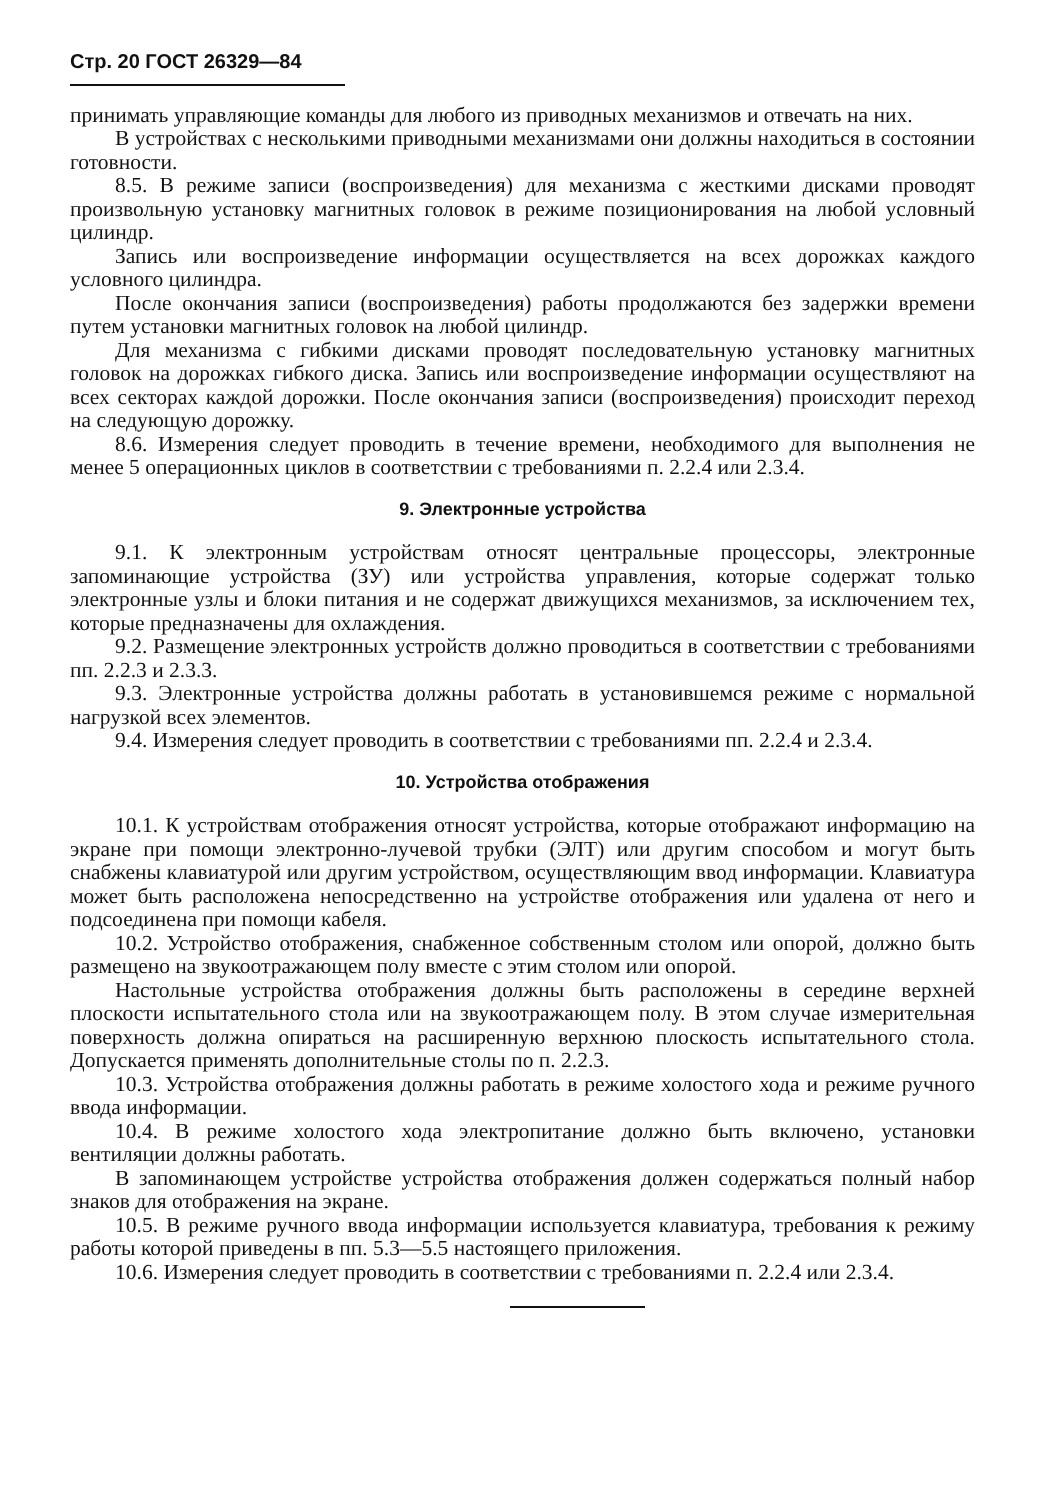Стр. 20 ГОСТ 26329—84
принимать управляющие команды для любого из приводных механизмов и отвечать на них.
В устройствах с несколькими приводными механизмами они должны находиться в состоянии готовности.
8.5. В режиме записи (воспроизведения) для механизма с жесткими дисками проводят произвольную установку магнитных головок в режиме позиционирования на любой условный цилиндр.
Запись или воспроизведение информации осуществляется на всех дорожках каждого условного цилиндра.
После окончания записи (воспроизведения) работы продолжаются без задержки времени путем установки магнитных головок на любой цилиндр.
Для механизма с гибкими дисками проводят последовательную установку магнитных головок на дорожках гибкого диска. Запись или воспроизведение информации осуществляют на всех секторах каждой дорожки. После окончания записи (воспроизведения) происходит переход на следующую дорожку.
8.6. Измерения следует проводить в течение времени, необходимого для выполнения не менее 5 операционных циклов в соответствии с требованиями п. 2.2.4 или 2.3.4.
9. Электронные устройства
9.1. К электронным устройствам относят центральные процессоры, электронные запоминающие устройства (ЗУ) или устройства управления, которые содержат только электронные узлы и блоки питания и не содержат движущихся механизмов, за исключением тех, которые предназначены для охлаждения.
9.2. Размещение электронных устройств должно проводиться в соответствии с требованиями пп. 2.2.3 и 2.3.3.
9.3. Электронные устройства должны работать в установившемся режиме с нормальной нагрузкой всех элементов.
9.4. Измерения следует проводить в соответствии с требованиями пп. 2.2.4 и 2.3.4.
10. Устройства отображения
10.1. К устройствам отображения относят устройства, которые отображают информацию на экране при помощи электронно-лучевой трубки (ЭЛТ) или другим способом и могут быть снабжены клавиатурой или другим устройством, осуществляющим ввод информации. Клавиатура может быть расположена непосредственно на устройстве отображения или удалена от него и подсоединена при помощи кабеля.
10.2. Устройство отображения, снабженное собственным столом или опорой, должно быть размещено на звукоотражающем полу вместе с этим столом или опорой.
Настольные устройства отображения должны быть расположены в середине верхней плоскости испытательного стола или на звукоотражающем полу. В этом случае измерительная поверхность должна опираться на расширенную верхнюю плоскость испытательного стола. Допускается применять дополнительные столы по п. 2.2.3.
10.3. Устройства отображения должны работать в режиме холостого хода и режиме ручного ввода информации.
10.4. В режиме холостого хода электропитание должно быть включено, установки вентиляции должны работать.
В запоминающем устройстве устройства отображения должен содержаться полный набор знаков для отображения на экране.
10.5. В режиме ручного ввода информации используется клавиатура, требования к режиму работы которой приведены в пп. 5.3—5.5 настоящего приложения.
10.6. Измерения следует проводить в соответствии с требованиями п. 2.2.4 или 2.3.4.